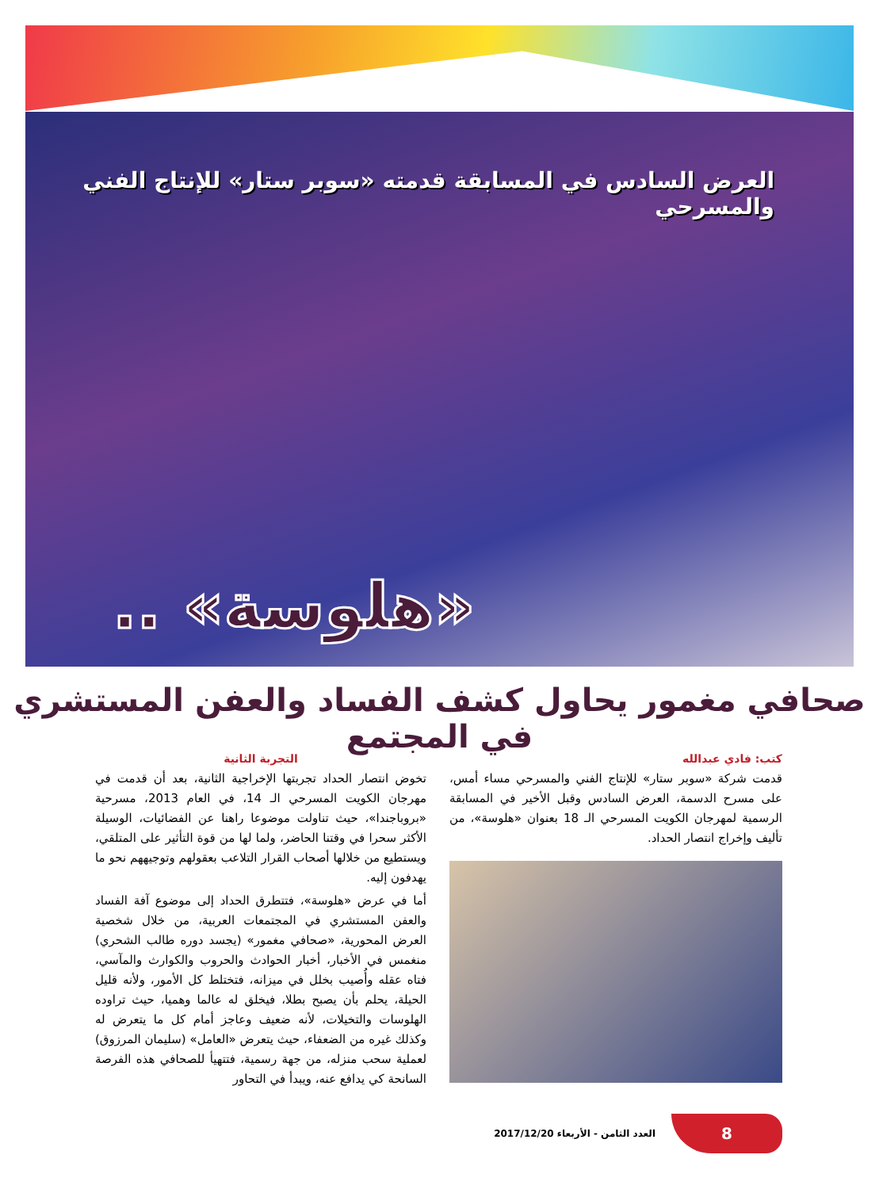العرض السادس في المسابقة قدمته «سوبر ستار» للإنتاج الفني والمسرحي
«هلوسة» ..
صحافي مغمور يحاول كشف الفساد والعفن المستشري في المجتمع
كتب: فادي عبدالله
قدمت شركة «سوبر ستار» للإنتاج الفني والمسرحي مساء أمس، على مسرح الدسمة، العرض السادس وقبل الأخير في المسابقة الرسمية لمهرجان الكويت المسرحي الـ 18 بعنوان «هلوسة»، من تأليف وإخراج انتصار الحداد.
التجربة الثانية
تخوض انتصار الحداد تجربتها الإخراجية الثانية، بعد أن قدمت في مهرجان الكويت المسرحي الـ 14، في العام 2013، مسرحية «بروباجندا»، حيث تناولت موضوعا راهنا عن الفضائيات، الوسيلة الأكثر سحرا في وقتنا الحاضر، ولما لها من قوة التأثير على المتلقي، ويستطيع من خلالها أصحاب القرار التلاعب بعقولهم وتوجيههم نحو ما يهدفون إليه.
أما في عرض «هلوسة»، فتتطرق الحداد إلى موضوع آفة الفساد والعفن المستشري في المجتمعات العربية، من خلال شخصية العرض المحورية، «صحافي مغمور» (يجسد دوره طالب الشحري) منغمس في الأخبار، أخبار الحوادث والحروب والكوارث والمآسي، فتاه عقله وأُصيب بخلل في ميزانه، فتختلط كل الأمور، ولأنه قليل الحيلة، يحلم بأن يصبح بطلا، فيخلق له عالما وهميا، حيث تراوده الهلوسات والتخيلات، لأنه ضعيف وعاجز أمام كل ما يتعرض له وكذلك غيره من الضعفاء، حيث يتعرض «العامل» (سليمان المرزوق) لعملية سحب منزله، من جهة رسمية، فتتهيأ للصحافي هذه الفرصة السانحة كي يدافع عنه، ويبدأ في التحاور
8
العدد الثامن - الأربعاء 2017/12/20